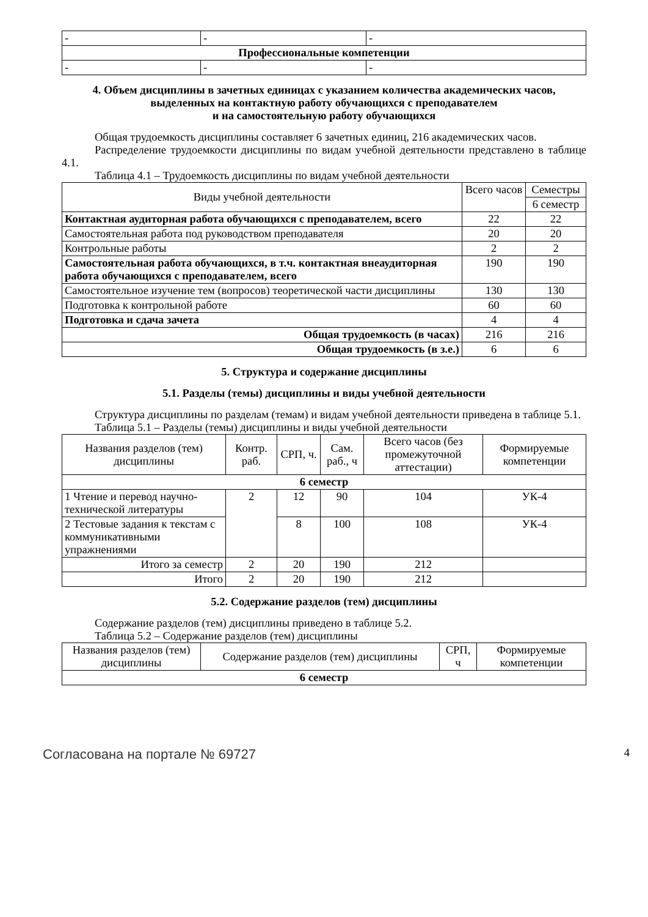| - | - | - |
| Профессиональные компетенции | | |
| - | - | - |
4. Объем дисциплины в зачетных единицах с указанием количества академических часов, выделенных на контактную работу обучающихся с преподавателем
и на самостоятельную работу обучающихся
Общая трудоемкость дисциплины составляет 6 зачетных единиц, 216 академических часов.
Распределение трудоемкости дисциплины по видам учебной деятельности представлено в таблице 4.1.
Таблица 4.1 – Трудоемкость дисциплины по видам учебной деятельности
| Виды учебной деятельности | Всего часов | Семестры |
| | | 6 семестр |
| Контактная аудиторная работа обучающихся с преподавателем, всего | 22 | 22 |
| Самостоятельная работа под руководством преподавателя | 20 | 20 |
| Контрольные работы | 2 | 2 |
| Самостоятельная работа обучающихся, в т.ч. контактная внеаудиторная работа обучающихся с преподавателем, всего | 190 | 190 |
| Самостоятельное изучение тем (вопросов) теоретической части дисциплины | 130 | 130 |
| Подготовка к контрольной работе | 60 | 60 |
| Подготовка и сдача зачета | 4 | 4 |
| Общая трудоемкость (в часах) | 216 | 216 |
| Общая трудоемкость (в з.е.) | 6 | 6 |
5. Структура и содержание дисциплины
5.1. Разделы (темы) дисциплины и виды учебной деятельности
Структура дисциплины по разделам (темам) и видам учебной деятельности приведена в таблице 5.1.
Таблица 5.1 – Разделы (темы) дисциплины и виды учебной деятельности
| Названия разделов (тем) дисциплины | Контр. раб. | СРП, ч. | Сам. раб., ч | Всего часов (без промежуточной аттестации) | Формируемые компетенции |
| 6 семестр | | | | | |
| 1 Чтение и перевод научно-технической литературы | 2 | 12 | 90 | 104 | УК-4 |
| 2 Тестовые задания к текстам с коммуникативными упражнениями | | 8 | 100 | 108 | УК-4 |
| Итого за семестр | 2 | 20 | 190 | 212 | |
| Итого | 2 | 20 | 190 | 212 | |
5.2. Содержание разделов (тем) дисциплины
Содержание разделов (тем) дисциплины приведено в таблице 5.2.
Таблица 5.2 – Содержание разделов (тем) дисциплины
| Названия разделов (тем) дисциплины | Содержание разделов (тем) дисциплины | СРП, ч | Формируемые компетенции |
| 6 семестр | | | |
Согласована на портале № 69727 4